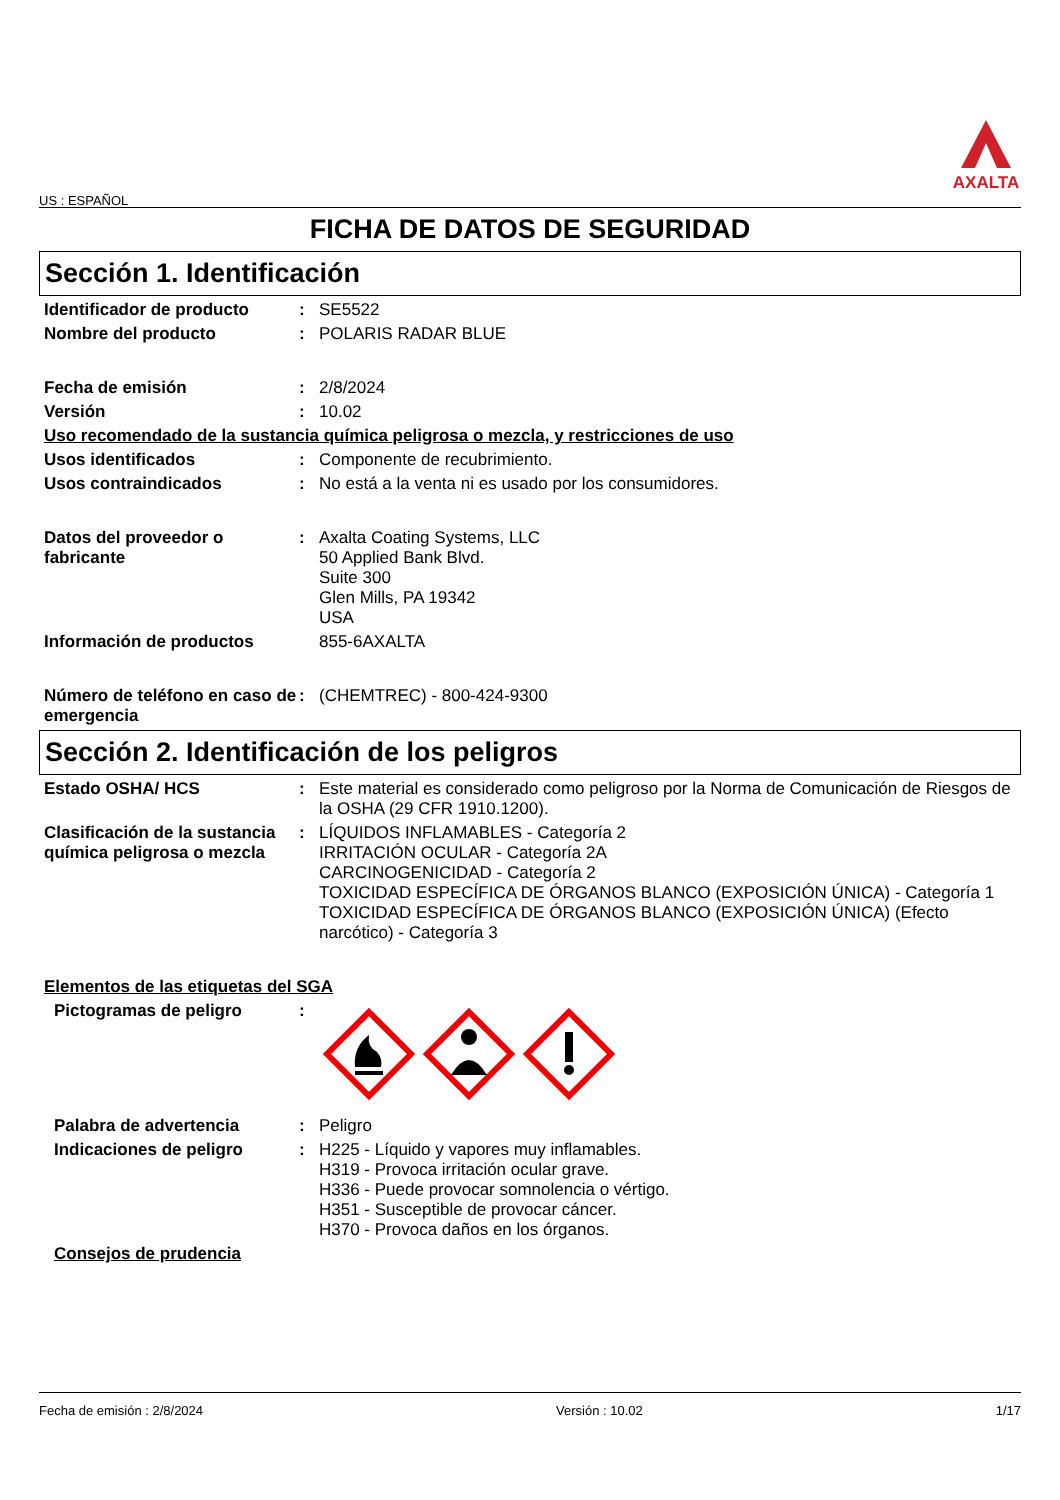US : ESPAÑOL
AXALTA
FICHA DE DATOS DE SEGURIDAD
Sección 1. Identificación
Identificador de producto : SE5522
Nombre del producto : POLARIS RADAR BLUE
Fecha de emisión : 2/8/2024
Versión : 10.02
Uso recomendado de la sustancia química peligrosa o mezcla, y restricciones de uso
Usos identificados : Componente de recubrimiento.
Usos contraindicados : No está a la venta ni es usado por los consumidores.
Datos del proveedor o fabricante
: Axalta Coating Systems, LLC
50 Applied Bank Blvd.
Suite 300
Glen Mills, PA 19342
USA
Información de productos 855-6AXALTA
Número de teléfono en caso de emergencia
: (CHEMTREC) - 800-424-9300
Sección 2. Identificación de los peligros
Estado OSHA/ HCS : Este material es considerado como peligroso por la Norma de Comunicación de Riesgos de la OSHA (29 CFR 1910.1200).
Clasificación de la sustancia química peligrosa o mezcla
: LÍQUIDOS INFLAMABLES - Categoría 2
IRRITACIÓN OCULAR - Categoría 2A
CARCINOGENICIDAD - Categoría 2
TOXICIDAD ESPECÍFICA DE ÓRGANOS BLANCO (EXPOSICIÓN ÚNICA) - Categoría 1
TOXICIDAD ESPECÍFICA DE ÓRGANOS BLANCO (EXPOSICIÓN ÚNICA) (Efecto narcótico) - Categoría 3
Elementos de las etiquetas del SGA
Pictogramas de peligro :
Palabra de advertencia : Peligro
Indicaciones de peligro : H225 - Líquido y vapores muy inflamables.
H319 - Provoca irritación ocular grave.
H336 - Puede provocar somnolencia o vértigo.
H351 - Susceptible de provocar cáncer.
H370 - Provoca daños en los órganos.
Consejos de prudencia
Fecha de emisión : 2/8/2024 Versión : 10.02 1/17